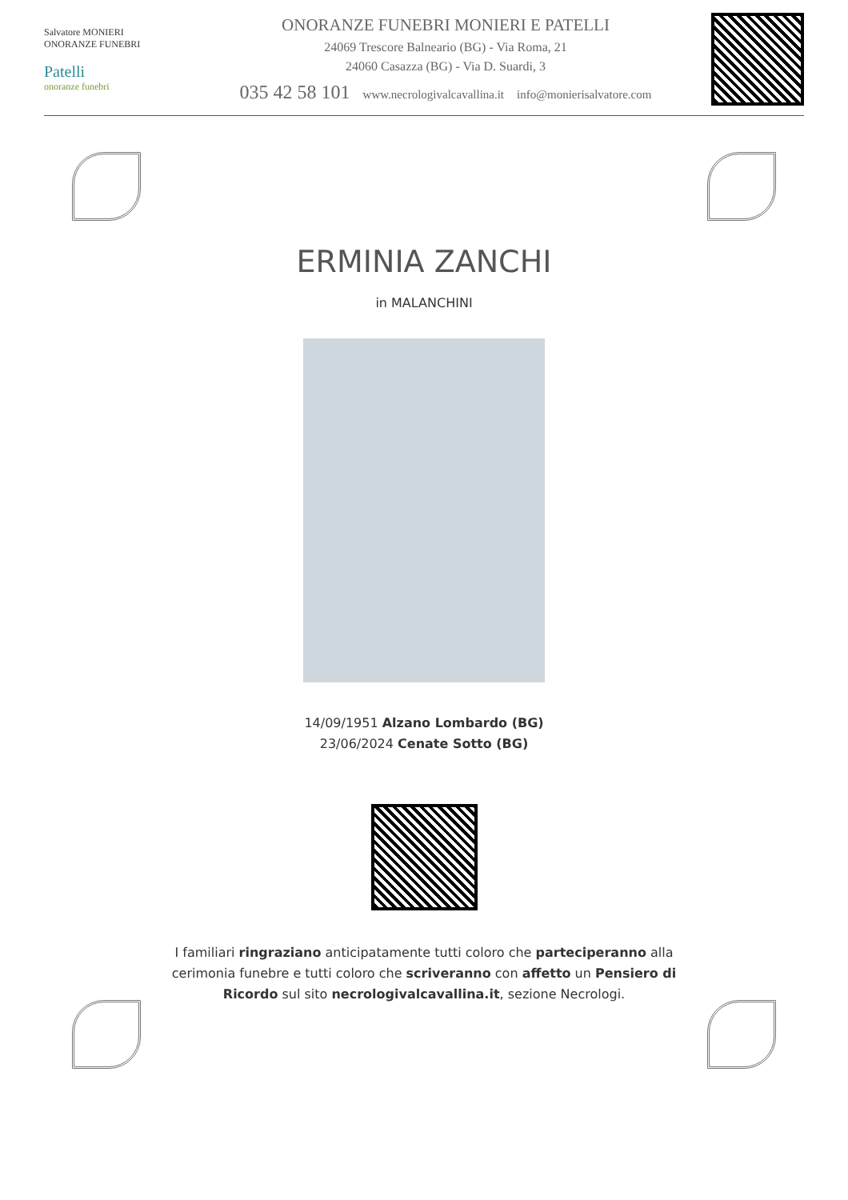Salvatore MONIERI
ONORANZE FUNEBRI
Patelli
onoranze funebri
ONORANZE FUNEBRI MONIERI E PATELLI
24069 Trescore Balneario (BG) - Via Roma, 21
24060 Casazza (BG) - Via D. Suardi, 3
035 42 58 101 www.necrologivalcavallina.it info@monierisalvatore.com
ERMINIA ZANCHI
in MALANCHINI
14/09/1951 Alzano Lombardo (BG)
23/06/2024 Cenate Sotto (BG)
I familiari ringraziano anticipatamente tutti coloro che parteciperanno alla cerimonia funebre e tutti coloro che scriveranno con affetto un Pensiero di Ricordo sul sito necrologivalcavallina.it, sezione Necrologi.